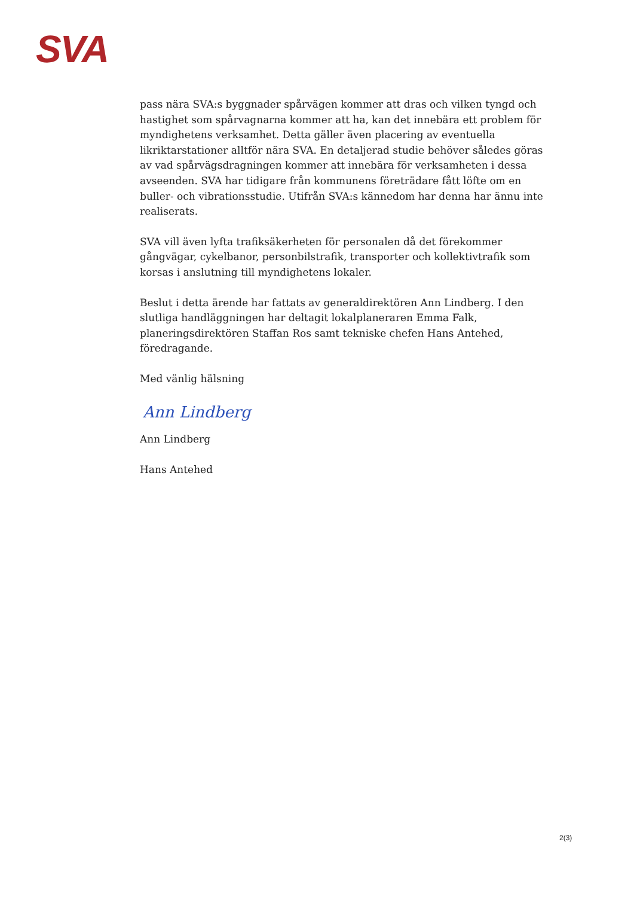SVA
pass nära SVA:s byggnader spårvägen kommer att dras och vilken tyngd och hastighet som spårvagnarna kommer att ha, kan det innebära ett problem för myndighetens verksamhet. Detta gäller även placering av eventuella likriktarstationer alltför nära SVA. En detaljerad studie behöver således göras av vad spårvägsdragningen kommer att innebära för verksamheten i dessa avseenden. SVA har tidigare från kommunens företrädare fått löfte om en buller- och vibrationsstudie. Utifrån SVA:s kännedom har denna har ännu inte realiserats.
SVA vill även lyfta trafiksäkerheten för personalen då det förekommer gångvägar, cykelbanor, personbilstrafik, transporter och kollektivtrafik som korsas i anslutning till myndighetens lokaler.
Beslut i detta ärende har fattats av generaldirektören Ann Lindberg. I den slutliga handläggningen har deltagit lokalplaneraren Emma Falk, planeringsdirektören Staffan Ros samt tekniske chefen Hans Antehed, föredragande.
Med vänlig hälsning
Ann Lindberg
Ann Lindberg
Hans Antehed
2(3)